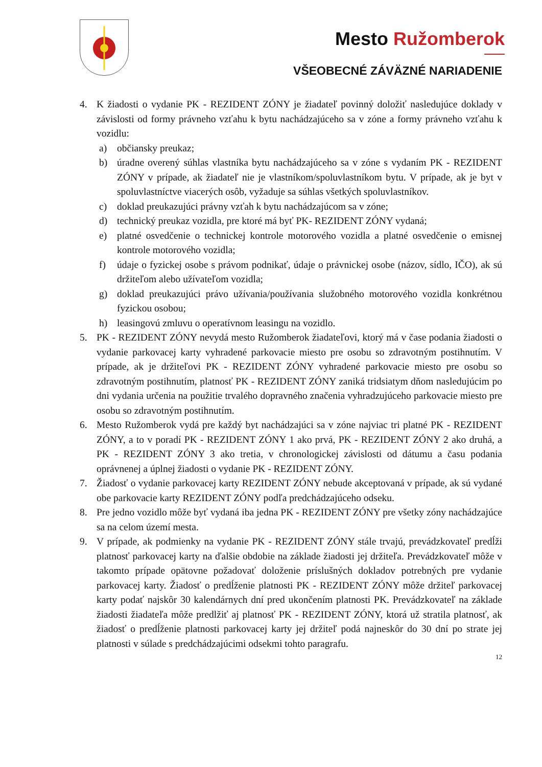Mesto Ružomberok
VŠEOBECNÉ ZÁVÄZNÉ NARIADENIE
4. K žiadosti o vydanie PK - REZIDENT ZÓNY je žiadateľ povinný doložiť nasledujúce doklady v závislosti od formy právneho vzťahu k bytu nachádzajúceho sa v zóne a formy právneho vzťahu k vozidlu:
a) občiansky preukaz;
b) úradne overený súhlas vlastníka bytu nachádzajúceho sa v zóne s vydaním PK - REZIDENT ZÓNY v prípade, ak žiadateľ nie je vlastníkom/spoluvlastníkom bytu. V prípade, ak je byt v spoluvlastníctve viacerých osôb, vyžaduje sa súhlas všetkých spoluvlastníkov.
c) doklad preukazujúci právny vzťah k bytu nachádzajúcom sa v zóne;
d) technický preukaz vozidla, pre ktoré má byť PK- REZIDENT ZÓNY vydaná;
e) platné osvedčenie o technickej kontrole motorového vozidla a platné osvedčenie o emisnej kontrole motorového vozidla;
f) údaje o fyzickej osobe s právom podnikať, údaje o právnickej osobe (názov, sídlo, IČO), ak sú držiteľom alebo užívateľom vozidla;
g) doklad preukazujúci právo užívania/používania služobného motorového vozidla konkrétnou fyzickou osobou;
h) leasingovú zmluvu o operatívnom leasingu na vozidlo.
5. PK - REZIDENT ZÓNY nevydá mesto Ružomberok žiadateľovi, ktorý má v čase podania žiadosti o vydanie parkovacej karty vyhradené parkovacie miesto pre osobu so zdravotným postihnutím. V prípade, ak je držiteľovi PK - REZIDENT ZÓNY vyhradené parkovacie miesto pre osobu so zdravotným postihnutím, platnosť PK - REZIDENT ZÓNY zaniká tridsiatym dňom nasledujúcim po dni vydania určenia na použitie trvalého dopravného značenia vyhradzujúceho parkovacie miesto pre osobu so zdravotným postihnutím.
6. Mesto Ružomberok vydá pre každý byt nachádzajúci sa v zóne najviac tri platné PK - REZIDENT ZÓNY, a to v poradí PK - REZIDENT ZÓNY 1 ako prvá, PK - REZIDENT ZÓNY 2 ako druhá, a PK - REZIDENT ZÓNY 3 ako tretia, v chronologickej závislosti od dátumu a času podania oprávnenej a úplnej žiadosti o vydanie PK - REZIDENT ZÓNY.
7. Žiadosť o vydanie parkovacej karty REZIDENT ZÓNY nebude akceptovaná v prípade, ak sú vydané obe parkovacie karty REZIDENT ZÓNY podľa predchádzajúceho odseku.
8. Pre jedno vozidlo môže byť vydaná iba jedna PK - REZIDENT ZÓNY pre všetky zóny nachádzajúce sa na celom území mesta.
9. V prípade, ak podmienky na vydanie PK - REZIDENT ZÓNY stále trvajú, prevádzkovateľ predĺži platnosť parkovacej karty na ďalšie obdobie na základe žiadosti jej držiteľa. Prevádzkovateľ môže v takomto prípade opätovne požadovať doloženie príslušných dokladov potrebných pre vydanie parkovacej karty. Žiadosť o predĺženie platnosti PK - REZIDENT ZÓNY môže držiteľ parkovacej karty podať najskôr 30 kalendárnych dní pred ukončením platnosti PK. Prevádzkovateľ na základe žiadosti žiadateľa môže predlžiť aj platnosť PK - REZIDENT ZÓNY, ktorá už stratila platnosť, ak žiadosť o predĺženie platnosti parkovacej karty jej držiteľ podá najneskôr do 30 dní po strate jej platnosti v súlade s predchádzajúcimi odsekmi tohto paragrafu.
12